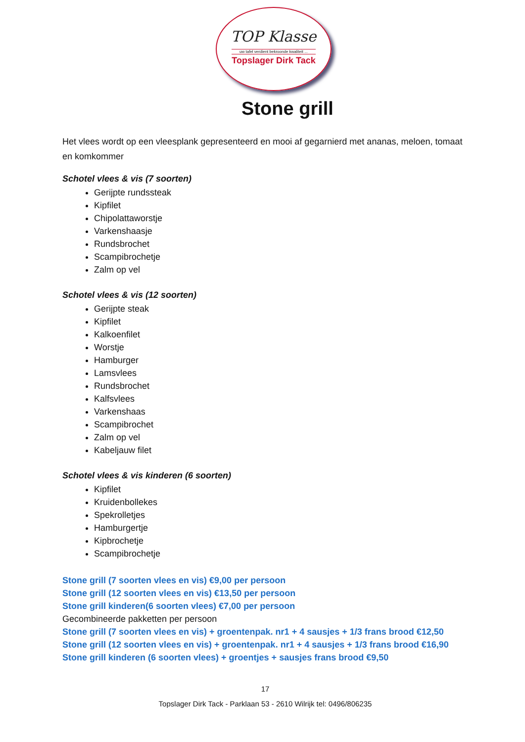TOP Klasse
uw tafel verdient bekroonde kwaliteit ...
Topslager Dirk Tack
Stone grill
Het vlees wordt op een vleesplank gepresenteerd en mooi af gegarnierd met ananas, meloen, tomaat en komkommer
Schotel vlees & vis (7 soorten)
Gerijpte rundssteak
Kipfilet
Chipolattaworstje
Varkenshaasje
Rundsbrochet
Scampibrochetje
Zalm op vel
Schotel vlees & vis (12 soorten)
Gerijpte steak
Kipfilet
Kalkoenfilet
Worstje
Hamburger
Lamsvlees
Rundsbrochet
Kalfsvlees
Varkenshaas
Scampibrochet
Zalm op vel
Kabeljauw filet
Schotel vlees & vis kinderen (6 soorten)
Kipfilet
Kruidenbollekes
Spekrolletjes
Hamburgertje
Kipbrochetje
Scampibrochetje
Stone grill (7 soorten vlees en vis) €9,00 per persoon
Stone grill (12 soorten vlees en vis) €13,50 per persoon
Stone grill kinderen(6 soorten vlees) €7,00 per persoon
Gecombineerde pakketten per persoon
Stone grill (7 soorten vlees en vis) + groentenpak. nr1 + 4 sausjes + 1/3 frans brood €12,50
Stone grill (12 soorten vlees en vis) + groentenpak. nr1 + 4 sausjes + 1/3 frans brood €16,90
Stone grill kinderen (6 soorten vlees) + groentjes + sausjes frans brood €9,50
17
Topslager Dirk Tack - Parklaan 53 - 2610 Wilrijk tel: 0496/806235